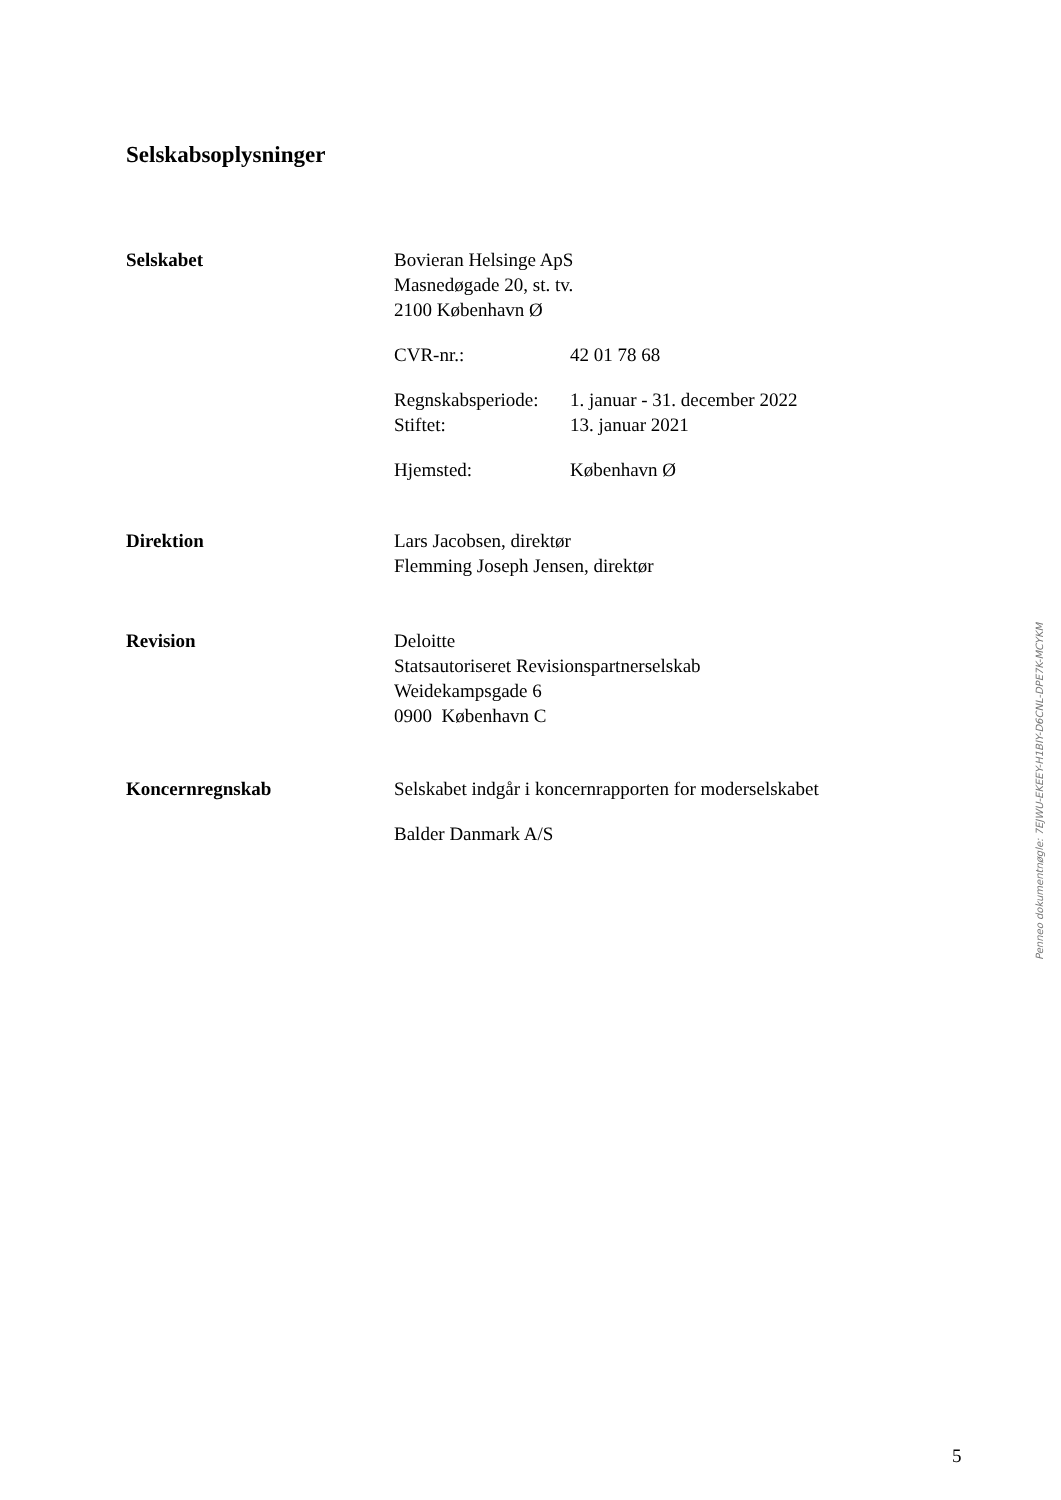Selskabsoplysninger
Selskabet Bovieran Helsinge ApS
Masnedøgade 20, st. tv.
2100 København Ø
CVR-nr.: 42 01 78 68
Regnskabsperiode: 1. januar - 31. december 2022
Stiftet: 13. januar 2021
Hjemsted: København Ø
Direktion Lars Jacobsen, direktør
Flemming Joseph Jensen, direktør
Revision Deloitte
Statsautoriseret Revisionspartnerselskab
Weidekampsgade 6
0900 København C
Koncernregnskab Selskabet indgår i koncernrapporten for moderselskabet
Balder Danmark A/S
Penneo dokumentnøgle: 7EJWU-EKEEY-H1BIY-D6CNL-DPE7K-MCYKM
5